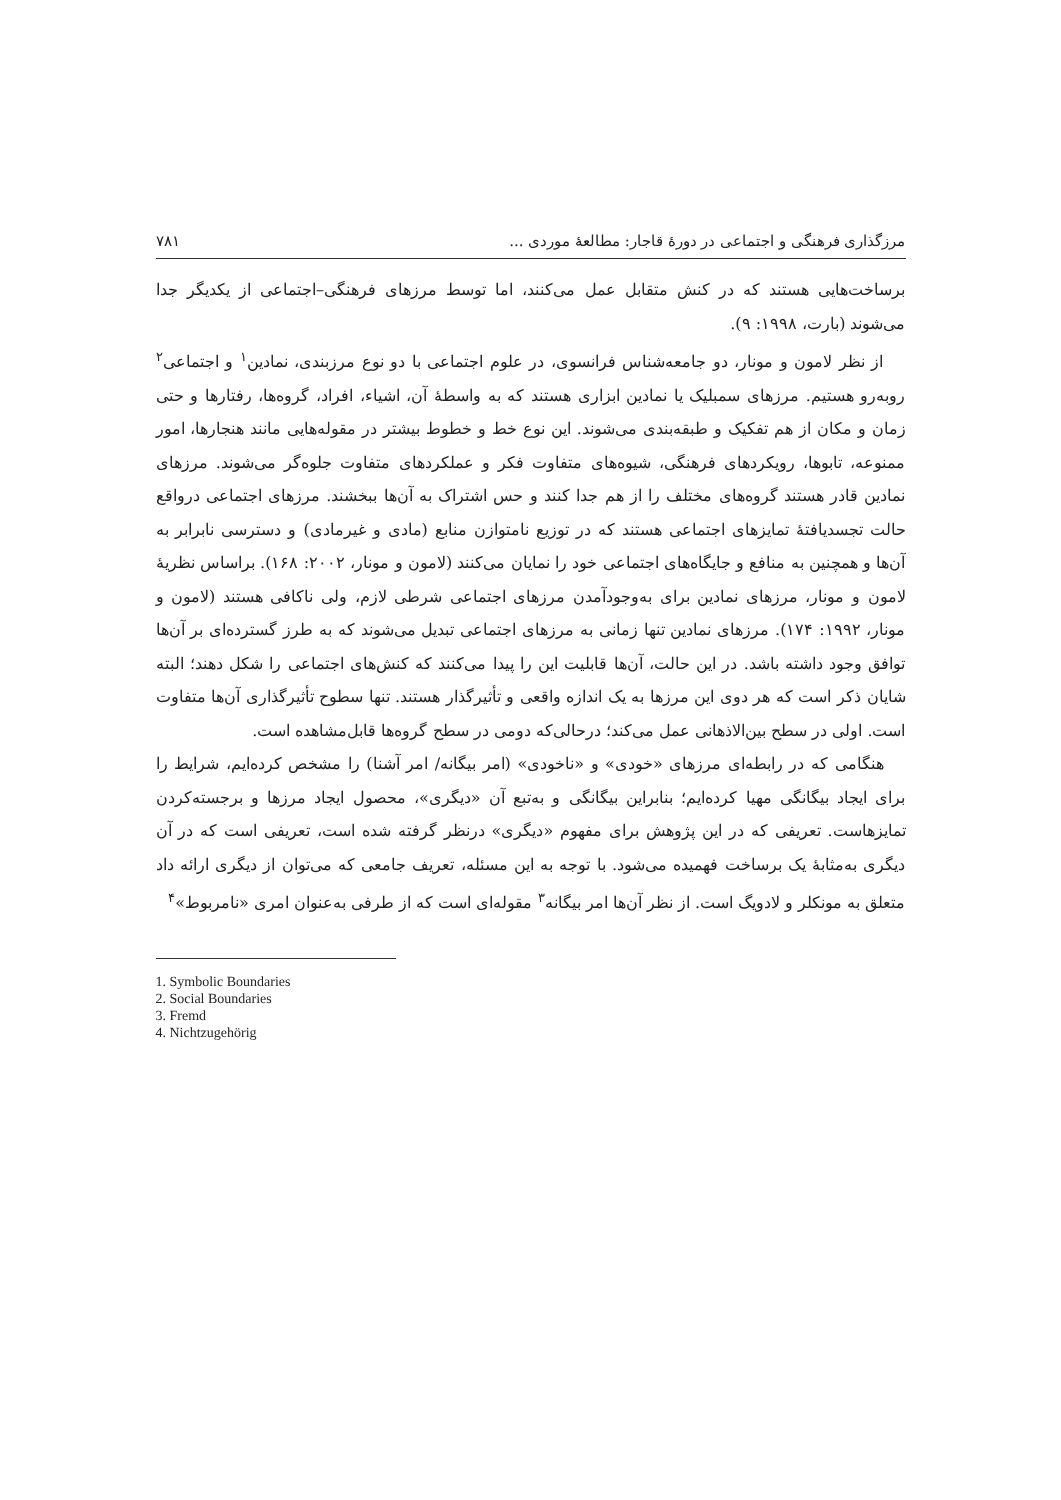مرزگذاری فرهنگی و اجتماعی در دورهٔ قاجار: مطالعهٔ موردی ... ۷۸۱
برساخت‌هایی هستند که در کنش متقابل عمل می‌کنند، اما توسط مرزهای فرهنگی–اجتماعی از یکدیگر جدا می‌شوند (بارت، ۱۹۹۸: ۹).
از نظر لامون و مونار، دو جامعه‌شناس فرانسوی، در علوم اجتماعی با دو نوع مرزبندی، نمادین<sup>۱</sup> و اجتماعی<sup>۲</sup> روبه‌رو هستیم. مرزهای سمبلیک یا نمادین ابزاری هستند که به واسطهٔ آن، اشیاء، افراد، گروه‌ها، رفتارها و حتی زمان و مکان از هم تفکیک و طبقه‌بندی می‌شوند. این نوع خط و خطوط بیشتر در مقوله‌هایی مانند هنجارها، امور ممنوعه، تابوها، رویکردهای فرهنگی، شیوه‌های متفاوت فکر و عملکردهای متفاوت جلوه‌گر می‌شوند. مرزهای نمادین قادر هستند گروه‌های مختلف را از هم جدا کنند و حس اشتراک به آن‌ها ببخشند. مرزهای اجتماعی درواقع حالت تجسدیافتهٔ تمایزهای اجتماعی هستند که در توزیع نامتوازن منابع (مادی و غیرمادی) و دسترسی نابرابر به آن‌ها و همچنین به منافع و جایگاه‌های اجتماعی خود را نمایان می‌کنند (لامون و مونار، ۲۰۰۲: ۱۶۸). براساس نظریهٔ لامون و مونار، مرزهای نمادین برای به‌وجودآمدن مرزهای اجتماعی شرطی لازم، ولی ناکافی هستند (لامون و مونار، ۱۹۹۲: ۱۷۴). مرزهای نمادین تنها زمانی به مرزهای اجتماعی تبدیل می‌شوند که به طرز گسترده‌ای بر آن‌ها توافق وجود داشته باشد. در این حالت، آن‌ها قابلیت این را پیدا می‌کنند که کنش‌های اجتماعی را شکل دهند؛ البته شایان ذکر است که هر دوی این مرزها به یک اندازه واقعی و تأثیرگذار هستند. تنها سطوح تأثیرگذاری آن‌ها متفاوت است. اولی در سطح بین‌الاذهانی عمل می‌کند؛ درحالی‌که دومی در سطح گروه‌ها قابل‌مشاهده است.
هنگامی که در رابطه‌ای مرزهای «خودی» و «ناخودی» (امر بیگانه/ امر آشنا) را مشخص کرده‌ایم، شرایط را برای ایجاد بیگانگی مهیا کرده‌ایم؛ بنابراین بیگانگی و به‌تبع آن «دیگری»، محصول ایجاد مرزها و برجسته‌کردن تمایزهاست. تعریفی که در این پژوهش برای مفهوم «دیگری» درنظر گرفته شده است، تعریفی است که در آن دیگری به‌مثابهٔ یک برساخت فهمیده می‌شود. با توجه به این مسئله، تعریف جامعی که می‌توان از دیگری ارائه داد متعلق به مونکلر و لادویگ است. از نظر آن‌ها امر بیگانه<sup>۳</sup> مقوله‌ای است که از طرفی به‌عنوان امری «نامربوط»<sup>۴</sup>
1. Symbolic Boundaries
2. Social Boundaries
3. Fremd
4. Nichtzugehörig